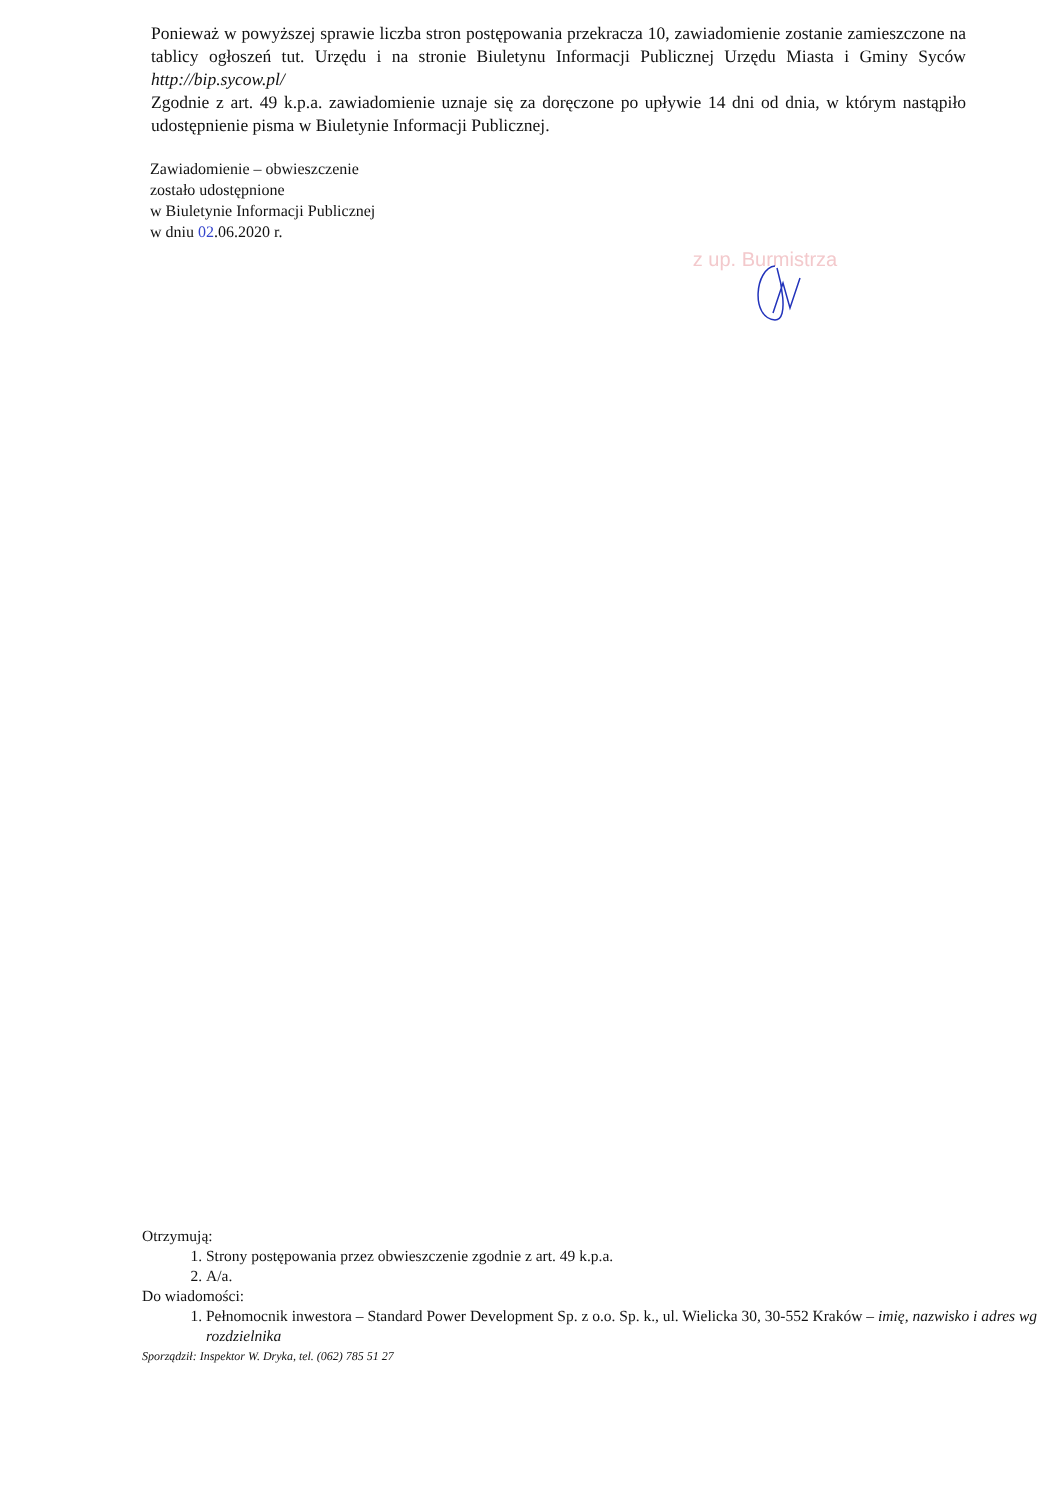Ponieważ w powyższej sprawie liczba stron postępowania przekracza 10, zawiadomienie zostanie zamieszczone na tablicy ogłoszeń tut. Urzędu i na stronie Biuletynu Informacji Publicznej Urzędu Miasta i Gminy Syców http://bip.sycow.pl/
Zgodnie z art. 49 k.p.a. zawiadomienie uznaje się za doręczone po upływie 14 dni od dnia, w którym nastąpiło udostępnienie pisma w Biuletynie Informacji Publicznej.
Zawiadomienie – obwieszczenie
zostało udostępnione
w Biuletynie Informacji Publicznej
w dniu 02.06.2020 r.
z up. Burmistrza
Otrzymują:
1. Strony postępowania przez obwieszczenie zgodnie z art. 49 k.p.a.
2. A/a.
Do wiadomości:
1. Pełnomocnik inwestora – Standard Power Development Sp. z o.o. Sp. k., ul. Wielicka 30, 30-552 Kraków – imię, nazwisko i adres wg rozdzielnika
Sporządził: Inspektor W. Dryka, tel. (062) 785 51 27